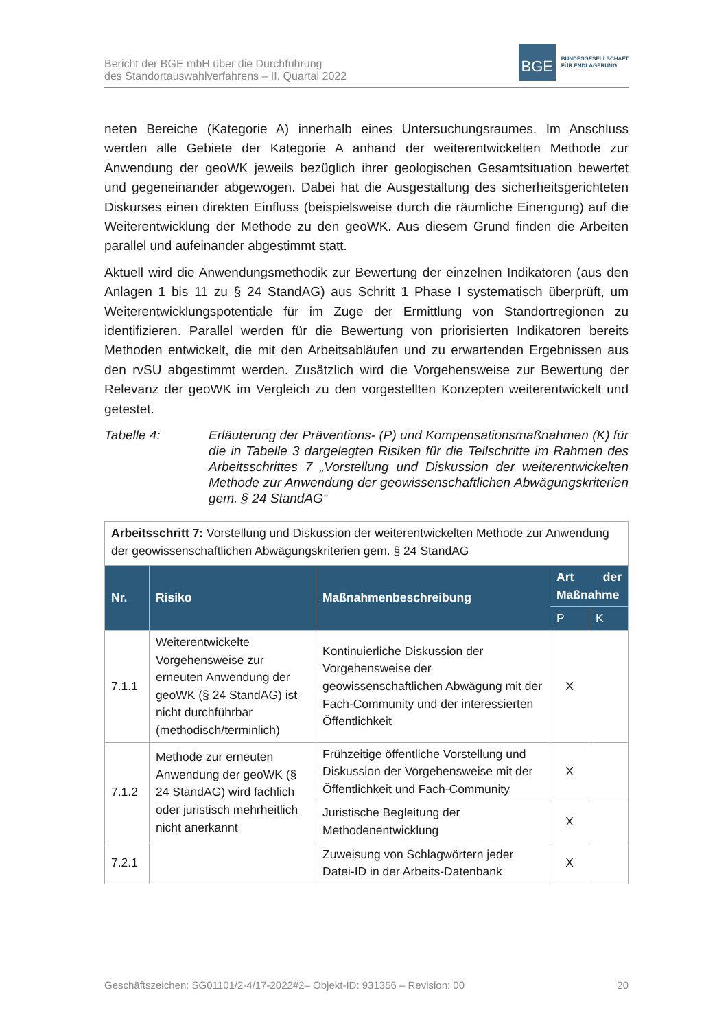Bericht der BGE mbH über die Durchführung
des Standortauswahlverfahrens – II. Quartal 2022
BGE
BUNDESGESELLSCHAFT
FÜR ENDLAGERUNG
neten Bereiche (Kategorie A) innerhalb eines Untersuchungsraumes. Im Anschluss werden alle Gebiete der Kategorie A anhand der weiterentwickelten Methode zur Anwendung der geoWK jeweils bezüglich ihrer geologischen Gesamtsituation bewertet und gegeneinander abgewogen. Dabei hat die Ausgestaltung des sicherheitsgerichteten Diskurses einen direkten Einfluss (beispielsweise durch die räumliche Einengung) auf die Weiterentwicklung der Methode zu den geoWK. Aus diesem Grund finden die Arbeiten parallel und aufeinander abgestimmt statt.
Aktuell wird die Anwendungsmethodik zur Bewertung der einzelnen Indikatoren (aus den Anlagen 1 bis 11 zu § 24 StandAG) aus Schritt 1 Phase I systematisch überprüft, um Weiterentwicklungspotentiale für im Zuge der Ermittlung von Standortregionen zu identifizieren. Parallel werden für die Bewertung von priorisierten Indikatoren bereits Methoden entwickelt, die mit den Arbeitsabläufen und zu erwartenden Ergebnissen aus den rvSU abgestimmt werden. Zusätzlich wird die Vorgehensweise zur Bewertung der Relevanz der geoWK im Vergleich zu den vorgestellten Konzepten weiterentwickelt und getestet.
Tabelle 4: Erläuterung der Präventions- (P) und Kompensationsmaßnahmen (K) für die in Tabelle 3 dargelegten Risiken für die Teilschritte im Rahmen des Arbeitsschrittes 7 „Vorstellung und Diskussion der weiterentwickelten Methode zur Anwendung der geowissenschaftlichen Abwägungskriterien gem. § 24 StandAG“
| Arbeitsschritt 7: Vorstellung und Diskussion der weiterentwickelten Methode zur Anwendung der geowissenschaftlichen Abwägungskriterien gem. § 24 StandAG | | | | |
| Nr. | Risiko | Maßnahmenbeschreibung | Art der Maßnahme | |
| | | | P | K |
| 7.1.1 | Weiterentwickelte Vorgehensweise zur erneuten Anwendung der geoWK (§ 24 StandAG) ist nicht durchführbar (methodisch/terminlich) | Kontinuierliche Diskussion der Vorgehensweise der geowissenschaftlichen Abwägung mit der Fach-Community und der interessierten Öffentlichkeit | X | |
| 7.1.2 | Methode zur erneuten Anwendung der geoWK (§ 24 StandAG) wird fachlich oder juristisch mehrheitlich nicht anerkannt | Frühzeitige öffentliche Vorstellung und Diskussion der Vorgehensweise mit der Öffentlichkeit und Fach-Community | X | |
| | | Juristische Begleitung der Methodenentwicklung | X | |
| 7.2.1 | | Zuweisung von Schlagwörtern jeder Datei-ID in der Arbeits-Datenbank | X | |
Geschäftszeichen: SG01101/2-4/17-2022#2– Objekt-ID: 931356 – Revision: 00 20